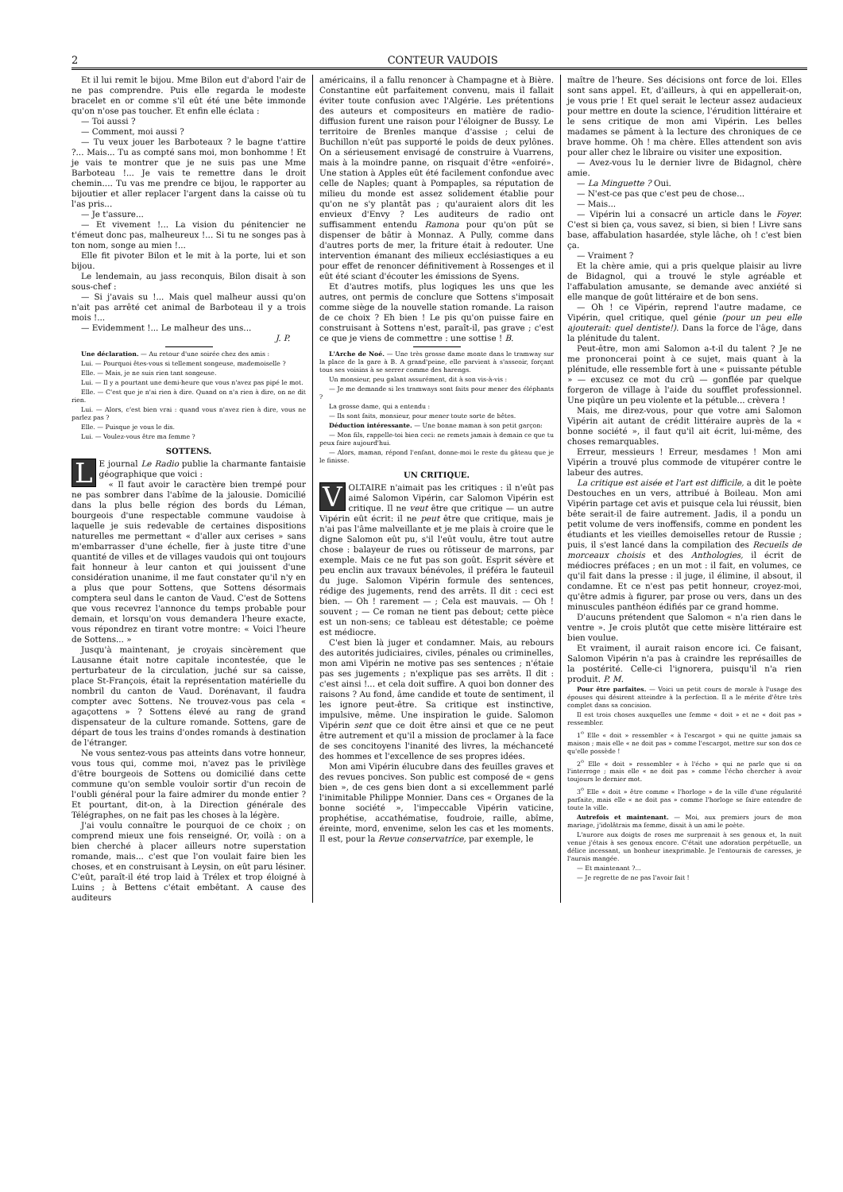2 CONTEUR VAUDOIS
Et il lui remit le bijou. Mme Bilon eut d'abord l'air de ne pas comprendre. Puis elle regarda le modeste bracelet en or comme s'il eût été une bête immonde qu'on n'ose pas toucher. Et enfin elle éclata :
— Toi aussi ?
— Comment, moi aussi ?
— Tu veux jouer les Barboteaux ? le bagne t'attire ?... Mais... Tu as compté sans moi, mon bonhomme ! Et je vais te montrer que je ne suis pas une Mme Barboteau !... Je vais te remettre dans le droit chemin.... Tu vas me prendre ce bijou, le rapporter au bijoutier et aller replacer l'argent dans la caisse où tu l'as pris...
— Je t'assure...
— Et vivement !... La vision du pénitencier ne t'émeut donc pas, malheureux !... Si tu ne songes pas à ton nom, songe au mien !...
Elle fit pivoter Bilon et le mit à la porte, lui et son bijou.
Le lendemain, au jass reconquis, Bilon disait à son sous-chef :
— Si j'avais su !... Mais quel malheur aussi qu'on n'ait pas arrêté cet animal de Barboteau il y a trois mois !...
— Evidemment !... Le malheur des uns...
J. P.
Une déclaration. — Au retour d'une soirée chez des amis :
Lui. — Pourquoi êtes-vous si tellement songeuse, mademoiselle ?
Elle. — Mais, je ne suis rien tant songeuse.
Lui. — Il y a pourtant une demi-heure que vous n'avez pas pipé le mot.
Elle. — C'est que je n'ai rien à dire. Quand on n'a rien à dire, on ne dit rien.
Lui. — Alors, c'est bien vrai : quand vous n'avez rien à dire, vous ne parlez pas ?
Elle. — Puisque je vous le dis.
Lui. — Voulez-vous être ma femme ?
SOTTENS.
LE journal Le Radio publie la charmante fantaisie géographique que voici :
« Il faut avoir le caractère bien trempé pour ne pas sombrer dans l'abîme de la jalousie. Domicilié dans la plus belle région des bords du Léman, bourgeois d'une respectable commune vaudoise à laquelle je suis redevable de certaines dispositions naturelles me permettant « d'aller aux cerises » sans m'embarrasser d'une échelle, fier à juste titre d'une quantité de villes et de villages vaudois qui ont toujours fait honneur à leur canton et qui jouissent d'une considération unanime, il me faut constater qu'il n'y en a plus que pour Sottens, que Sottens désormais comptera seul dans le canton de Vaud. C'est de Sottens que vous recevrez l'annonce du temps probable pour demain, et lorsqu'on vous demandera l'heure exacte, vous répondrez en tirant votre montre: « Voici l'heure de Sottens... »
Jusqu'à maintenant, je croyais sincèrement que Lausanne était notre capitale incontestée, que le perturbateur de la circulation, juché sur sa caisse, place St-François, était la représentation matérielle du nombril du canton de Vaud. Dorénavant, il faudra compter avec Sottens. Ne trouvez-vous pas cela « agaçottens » ? Sottens élevé au rang de grand dispensateur de la culture romande. Sottens, gare de départ de tous les trains d'ondes romands à destination de l'étranger.
Ne vous sentez-vous pas atteints dans votre honneur, vous tous qui, comme moi, n'avez pas le privilège d'être bourgeois de Sottens ou domicilié dans cette commune qu'on semble vouloir sortir d'un recoin de l'oubli général pour la faire admirer du monde entier ? Et pourtant, dit-on, à la Direction générale des Télégraphes, on ne fait pas les choses à la légère.
J'ai voulu connaître le pourquoi de ce choix ; on comprend mieux une fois renseigné. Or, voilà : on a bien cherché à placer ailleurs notre superstation romande, mais... c'est que l'on voulait faire bien les choses, et en construisant à Leysin, on eût paru lésiner. C'eût, paraît-il été trop laid à Trélex et trop éloigné à Luins ; à Bettens c'était embêtant. A cause des auditeurs
américains, il a fallu renoncer à Champagne et à Bière. Constantine eût parfaitement convenu, mais il fallait éviter toute confusion avec l'Algérie. Les prétentions des auteurs et compositeurs en matière de radio-diffusion furent une raison pour l'éloigner de Bussy. Le territoire de Brenles manque d'assise ; celui de Buchillon n'eût pas supporté le poids de deux pylônes. On a sérieusement envisagé de construire à Vuarrens, mais à la moindre panne, on risquait d'être «enfoiré». Une station à Apples eût été facilement confondue avec celle de Naples; quant à Pompaples, sa réputation de milieu du monde est assez solidement établie pour qu'on ne s'y plantât pas ; qu'auraient alors dit les envieux d'Envy ? Les auditeurs de radio ont suffisamment entendu Ramona pour qu'on pût se dispenser de bâtir à Monnaz. A Pully, comme dans d'autres ports de mer, la friture était à redouter. Une intervention émanant des milieux ecclésiastiques a eu pour effet de renoncer définitivement à Rossenges et il eût été sciant d'écouter les émissions de Syens.
Et d'autres motifs, plus logiques les uns que les autres, ont permis de conclure que Sottens s'imposait comme siège de la nouvelle station romande. La raison de ce choix ? Eh bien ! Le pis qu'on puisse faire en construisant à Sottens n'est, paraît-il, pas grave ; c'est ce que je viens de commettre : une sottise ! B.
L'Arche de Noé. — Une très grosse dame monte dans le tramway sur la place de la gare à B. A grand'peine, elle parvient à s'asseoir, forçant tous ses voisins à se serrer comme des harengs.
Un monsieur, peu galant assurément, dit à son vis-à-vis :
— Je me demande si les tramways sont faits pour mener des éléphants ?
La grosse dame, qui a entendu :
— Ils sont faits, monsieur, pour mener toute sorte de bêtes.
Déduction intéressante. — Une bonne maman à son petit garçon:
— Mon fils, rappelle-toi bien ceci: ne remets jamais à demain ce que tu peux faire aujourd'hui.
— Alors, maman, répond l'enfant, donne-moi le reste du gâteau que je le finisse.
UN CRITIQUE.
VOLTAIRE n'aimait pas les critiques : il n'eût pas aimé Salomon Vipérin, car Salomon Vipérin est critique. Il ne veut être que critique — un autre Vipérin eût écrit: il ne peut être que critique, mais je n'ai pas l'âme malveillante et je me plais à croire que le digne Salomon eût pu, s'il l'eût voulu, être tout autre chose : balayeur de rues ou rôtisseur de marrons, par exemple. Mais ce ne fut pas son goût. Esprit sévère et peu enclin aux travaux bénévoles, il préféra le fauteuil du juge. Salomon Vipérin formule des sentences, rédige des jugements, rend des arrêts. Il dit : ceci est bien. — Oh ! rarement — ; Cela est mauvais. — Oh ! souvent ; — Ce roman ne tient pas debout; cette pièce est un non-sens; ce tableau est détestable; ce poème est médiocre.
C'est bien là juger et condamner. Mais, au rebours des autorités judiciaires, civiles, pénales ou criminelles, mon ami Vipérin ne motive pas ses sentences ; n'étaie pas ses jugements ; n'explique pas ses arrêts. Il dit : c'est ainsi !... et cela doit suffire. A quoi bon donner des raisons ? Au fond, âme candide et toute de sentiment, il les ignore peut-être. Sa critique est instinctive, impulsive, même. Une inspiration le guide. Salomon Vipérin sent que ce doit être ainsi et que ce ne peut être autrement et qu'il a mission de proclamer à la face de ses concitoyens l'inanité des livres, la méchanceté des hommes et l'excellence de ses propres idées.
Mon ami Vipérin élucubre dans des feuilles graves et des revues poncives. Son public est composé de « gens bien », de ces gens bien dont a si excellemment parlé l'inimitable Philippe Monnier. Dans ces « Organes de la bonne société », l'impeccable Vipérin vaticine, prophétise, accathématise, foudroie, raille, abîme, éreinte, mord, envenime, selon les cas et les moments. Il est, pour la Revue conservatrice, par exemple, le
maître de l'heure. Ses décisions ont force de loi. Elles sont sans appel. Et, d'ailleurs, à qui en appellerait-on, je vous prie ! Et quel serait le lecteur assez audacieux pour mettre en doute la science, l'érudition littéraire et le sens critique de mon ami Vipérin. Les belles madames se pâment à la lecture des chroniques de ce brave homme. Oh ! ma chère. Elles attendent son avis pour aller chez le libraire ou visiter une exposition.
— Avez-vous lu le dernier livre de Bidagnol, chère amie.
— La Minguette ? Oui.
— N'est-ce pas que c'est peu de chose...
— Mais...
— Vipérin lui a consacré un article dans le Foyer. C'est si bien ça, vous savez, si bien, si bien ! Livre sans base, affabulation hasardée, style lâche, oh ! c'est bien ça.
— Vraiment ?
Et la chère amie, qui a pris quelque plaisir au livre de Bidagnol, qui a trouvé le style agréable et l'affabulation amusante, se demande avec anxiété si elle manque de goût littéraire et de bon sens.
— Oh ! ce Vipérin, reprend l'autre madame, ce Vipérin, quel critique, quel génie (pour un peu elle ajouterait: quel dentiste!). Dans la force de l'âge, dans la plénitude du talent.
Peut-être, mon ami Salomon a-t-il du talent ? Je ne me prononcerai point à ce sujet, mais quant à la plénitude, elle ressemble fort à une « puissante pétuble » — excusez ce mot du crû — gonflée par quelque forgeron de village à l'aide du soufflet professionnel. Une piqûre un peu violente et la pétuble... crèvera !
Mais, me direz-vous, pour que votre ami Salomon Vipérin ait autant de crédit littéraire auprès de la « bonne société », il faut qu'il ait écrit, lui-même, des choses remarquables.
Erreur, messieurs ! Erreur, mesdames ! Mon ami Vipérin a trouvé plus commode de vitupérer contre le labeur des autres.
La critique est aisée et l'art est difficile, a dit le poète Destouches en un vers, attribué à Boileau. Mon ami Vipérin partage cet avis et puisque cela lui réussit, bien bête serait-il de faire autrement. Jadis, il a pondu un petit volume de vers inoffensifs, comme en pondent les étudiants et les vieilles demoiselles retour de Russie ; puis, il s'est lancé dans la compilation des Recueils de morceaux choisis et des Anthologies, il écrit de médiocres préfaces ; en un mot : il fait, en volumes, ce qu'il fait dans la presse : il juge, il élimine, il absout, il condamne. Et ce n'est pas petit honneur, croyez-moi, qu'être admis à figurer, par prose ou vers, dans un des minuscules panthéon édifiés par ce grand homme.
D'aucuns prétendent que Salomon « n'a rien dans le ventre ». Je crois plutôt que cette misère littéraire est bien voulue.
Et vraiment, il aurait raison encore ici. Ce faisant, Salomon Vipérin n'a pas à craindre les représailles de la postérité. Celle-ci l'ignorera, puisqu'il n'a rien produit. P. M.
Pour être parfaites. — Voici un petit cours de morale à l'usage des épouses qui désirent atteindre à la perfection. Il a le mérite d'être très complet dans sa concision.
Il est trois choses auxquelles une femme « doit » et ne « doit pas » ressembler.
1<sup>o</sup> Elle « doit » ressembler « à l'escargot » qui ne quitte jamais sa maison ; mais elle « ne doit pas » comme l'escargot, mettre sur son dos ce qu'elle possède !
2<sup>o</sup> Elle « doit » ressembler « à l'écho » qui ne parle que si on l'interroge ; mais elle « ne doit pas » comme l'écho chercher à avoir toujours le dernier mot.
3<sup>o</sup> Elle « doit » être comme « l'horloge » de la ville d'une régularité parfaite, mais elle « ne doit pas » comme l'horloge se faire entendre de toute la ville.
Autrefois et maintenant. — Moi, aux premiers jours de mon mariage, j'idolâtrais ma femme, disait à un ami le poète.
L'aurore aux doigts de roses me surprenait à ses genoux et, la nuit venue j'étais à ses genoux encore. C'était une adoration perpétuelle, un délice incessant, un bonheur inexprimable. Je l'entourais de caresses, je l'aurais mangée.
— Et maintenant ?...
— Je regrette de ne pas l'avoir fait !